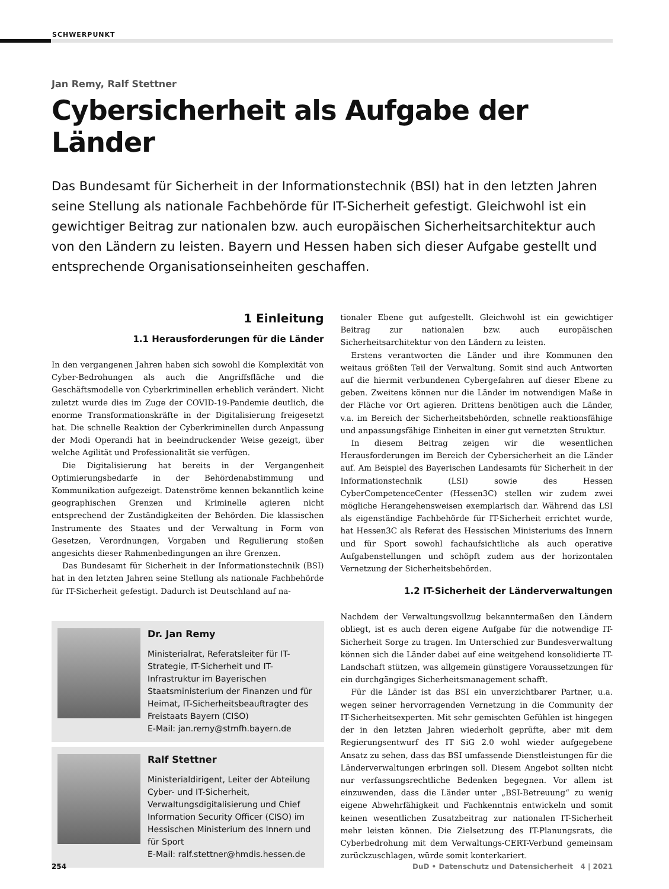SCHWERPUNKT
Jan Remy, Ralf Stettner
Cybersicherheit als Aufgabe der Länder
Das Bundesamt für Sicherheit in der Informationstechnik (BSI) hat in den letzten Jahren seine Stellung als nationale Fachbehörde für IT-Sicherheit gefestigt. Gleichwohl ist ein gewichtiger Beitrag zur nationalen bzw. auch europäischen Sicherheitsarchitektur auch von den Ländern zu leisten. Bayern und Hessen haben sich dieser Aufgabe gestellt und entsprechende Organisationseinheiten geschaffen.
1 Einleitung
1.1 Herausforderungen für die Länder
In den vergangenen Jahren haben sich sowohl die Komplexität von Cyber-Bedrohungen als auch die Angriffsfläche und die Geschäftsmodelle von Cyberkriminellen erheblich verändert. Nicht zuletzt wurde dies im Zuge der COVID-19-Pandemie deutlich, die enorme Transformationskräfte in der Digitalisierung freigesetzt hat. Die schnelle Reaktion der Cyberkriminellen durch Anpassung der Modi Operandi hat in beeindruckender Weise gezeigt, über welche Agilität und Professionalität sie verfügen.
Die Digitalisierung hat bereits in der Vergangenheit Optimierungsbedarfe in der Behördenabstimmung und Kommunikation aufgezeigt. Datenströme kennen bekanntlich keine geographischen Grenzen und Kriminelle agieren nicht entsprechend der Zuständigkeiten der Behörden. Die klassischen Instrumente des Staates und der Verwaltung in Form von Gesetzen, Verordnungen, Vorgaben und Regulierung stoßen angesichts dieser Rahmenbedingungen an ihre Grenzen.
Das Bundesamt für Sicherheit in der Informationstechnik (BSI) hat in den letzten Jahren seine Stellung als nationale Fachbehörde für IT-Sicherheit gefestigt. Dadurch ist Deutschland auf na-
Dr. Jan Remy
Ministerialrat, Referatsleiter für IT-Strategie, IT-Sicherheit und IT-Infrastruktur im Bayerischen Staatsministerium der Finanzen und für Heimat, IT-Sicherheitsbeauftragter des Freistaats Bayern (CISO)
E-Mail: jan.remy@stmfh.bayern.de
Ralf Stettner
Ministerialdirigent, Leiter der Abteilung Cyber- und IT-Sicherheit, Verwaltungsdigitalisierung und Chief Information Security Officer (CISO) im Hessischen Ministerium des Innern und für Sport
E-Mail: ralf.stettner@hmdis.hessen.de
tionaler Ebene gut aufgestellt. Gleichwohl ist ein gewichtiger Beitrag zur nationalen bzw. auch europäischen Sicherheitsarchitektur von den Ländern zu leisten.
Erstens verantworten die Länder und ihre Kommunen den weitaus größten Teil der Verwaltung. Somit sind auch Antworten auf die hiermit verbundenen Cybergefahren auf dieser Ebene zu geben. Zweitens können nur die Länder im notwendigen Maße in der Fläche vor Ort agieren. Drittens benötigen auch die Länder, v.a. im Bereich der Sicherheitsbehörden, schnelle reaktionsfähige und anpassungsfähige Einheiten in einer gut vernetzten Struktur.
In diesem Beitrag zeigen wir die wesentlichen Herausforderungen im Bereich der Cybersicherheit an die Länder auf. Am Beispiel des Bayerischen Landesamts für Sicherheit in der Informationstechnik (LSI) sowie des Hessen CyberCompetenceCenter (Hessen3C) stellen wir zudem zwei mögliche Herangehensweisen exemplarisch dar. Während das LSI als eigenständige Fachbehörde für IT-Sicherheit errichtet wurde, hat Hessen3C als Referat des Hessischen Ministeriums des Innern und für Sport sowohl fachaufsichtliche als auch operative Aufgabenstellungen und schöpft zudem aus der horizontalen Vernetzung der Sicherheitsbehörden.
1.2 IT-Sicherheit der Länderverwaltungen
Nachdem der Verwaltungsvollzug bekanntermaßen den Ländern obliegt, ist es auch deren eigene Aufgabe für die notwendige IT-Sicherheit Sorge zu tragen. Im Unterschied zur Bundesverwaltung können sich die Länder dabei auf eine weitgehend konsolidierte IT-Landschaft stützen, was allgemein günstigere Voraussetzungen für ein durchgängiges Sicherheitsmanagement schafft.
Für die Länder ist das BSI ein unverzichtbarer Partner, u.a. wegen seiner hervorragenden Vernetzung in die Community der IT-Sicherheitsexperten. Mit sehr gemischten Gefühlen ist hingegen der in den letzten Jahren wiederholt geprüfte, aber mit dem Regierungsentwurf des IT SiG 2.0 wohl wieder aufgegebene Ansatz zu sehen, dass das BSI umfassende Dienstleistungen für die Länderverwaltungen erbringen soll. Diesem Angebot sollten nicht nur verfassungsrechtliche Bedenken begegnen. Vor allem ist einzuwenden, dass die Länder unter „BSI-Betreuung“ zu wenig eigene Abwehrfähigkeit und Fachkenntnis entwickeln und somit keinen wesentlichen Zusatzbeitrag zur nationalen IT-Sicherheit mehr leisten können. Die Zielsetzung des IT-Planungsrats, die Cyberbedrohung mit dem Verwaltungs-CERT-Verbund gemeinsam zurückzuschlagen, würde somit konterkariert.
254 DuD • Datenschutz und Datensicherheit 4 | 2021